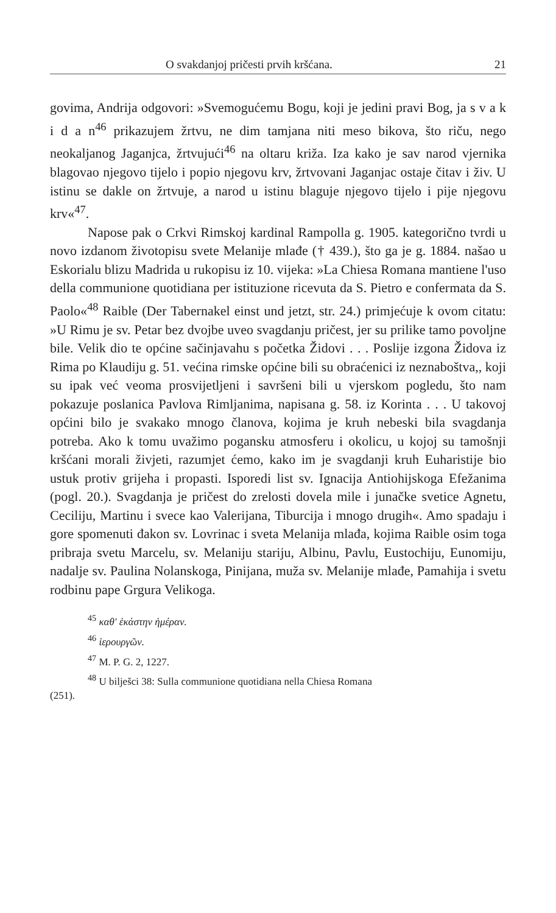O svakdanjoj pričesti prvih kršćana. 21
govima, Andrija odgovori: »Svemogućemu Bogu, koji je jedini pravi Bog, ja s v a k i d a n<sup>46</sup> prikazujem žrtvu, ne dim tamjana niti meso bikova, što riču, nego neokaljanog Jaganjca, žrtvujući<sup>46</sup> na oltaru križa. Iza kako je sav narod vjernika blagovao njegovo tijelo i popio njegovu krv, žrtvovani Jaganjac ostaje čitav i živ. U istinu se dakle on žrtvuje, a narod u istinu blaguje njegovo tijelo i pije njegovu krv«<sup>47</sup>.
Napose pak o Crkvi Rimskoj kardinal Rampolla g. 1905. kategorično tvrdi u novo izdanom životopisu svete Melanije mlađe († 439.), što ga je g. 1884. našao u Eskorialu blizu Madrida u rukopisu iz 10. vijeka: »La Chiesa Romana mantiene l'uso della communione quotidiana per istituzione ricevuta da S. Pietro e confermata da S. Paolo«<sup>48</sup> Raible (Der Tabernakel einst und jetzt, str. 24.) primjećuje k ovom citatu: »U Rimu je sv. Petar bez dvojbe uveo svagdanju pričest, jer su prilike tamo povoljne bile. Velik dio te općine sačinjavahu s početka Židovi . . . Poslije izgona Židova iz Rima po Klaudiju g. 51. većina rimske općine bili su obraćenici iz neznaboštva,, koji su ipak već veoma prosvijetljeni i savršeni bili u vjerskom pogledu, što nam pokazuje poslanica Pavlova Rimljanima, napisana g. 58. iz Korinta . . . U takovoj općini bilo je svakako mnogo članova, kojima je kruh nebeski bila svagdanja potreba. Ako k tomu uvažimo pogansku atmosferu i okolicu, u kojoj su tamošnji kršćani morali živjeti, razumjet ćemo, kako im je svagdanji kruh Euharistije bio ustuk protiv grijeha i propasti. Isporedi list sv. Ignacija Antiohijskoga Efežanima (pogl. 20.). Svagdanja je pričest do zrelosti dovela mile i junačke svetice Agnetu, Ceciliju, Martinu i svece kao Valerijana, Tiburcija i mnogo drugih«. Amo spadaju i gore spomenuti đakon sv. Lovrinac i sveta Melanija mlađa, kojima Raible osim toga pribraja svetu Marcelu, sv. Melaniju stariju, Albinu, Pavlu, Eustochiju, Eunomiju, nadalje sv. Paulina Nolanskoga, Pinijana, muža sv. Melanije mlađe, Pamahija i svetu rodbinu pape Grgura Velikoga.
<sup>45</sup> καθ' ἑκάστην ἡμέραν.
<sup>46</sup> ἱερουργῶν.
<sup>47</sup> M. P. G. 2, 1227.
<sup>48</sup> U bilješci 38: Sulla communione quotidiana nella Chiesa Romana
(251).